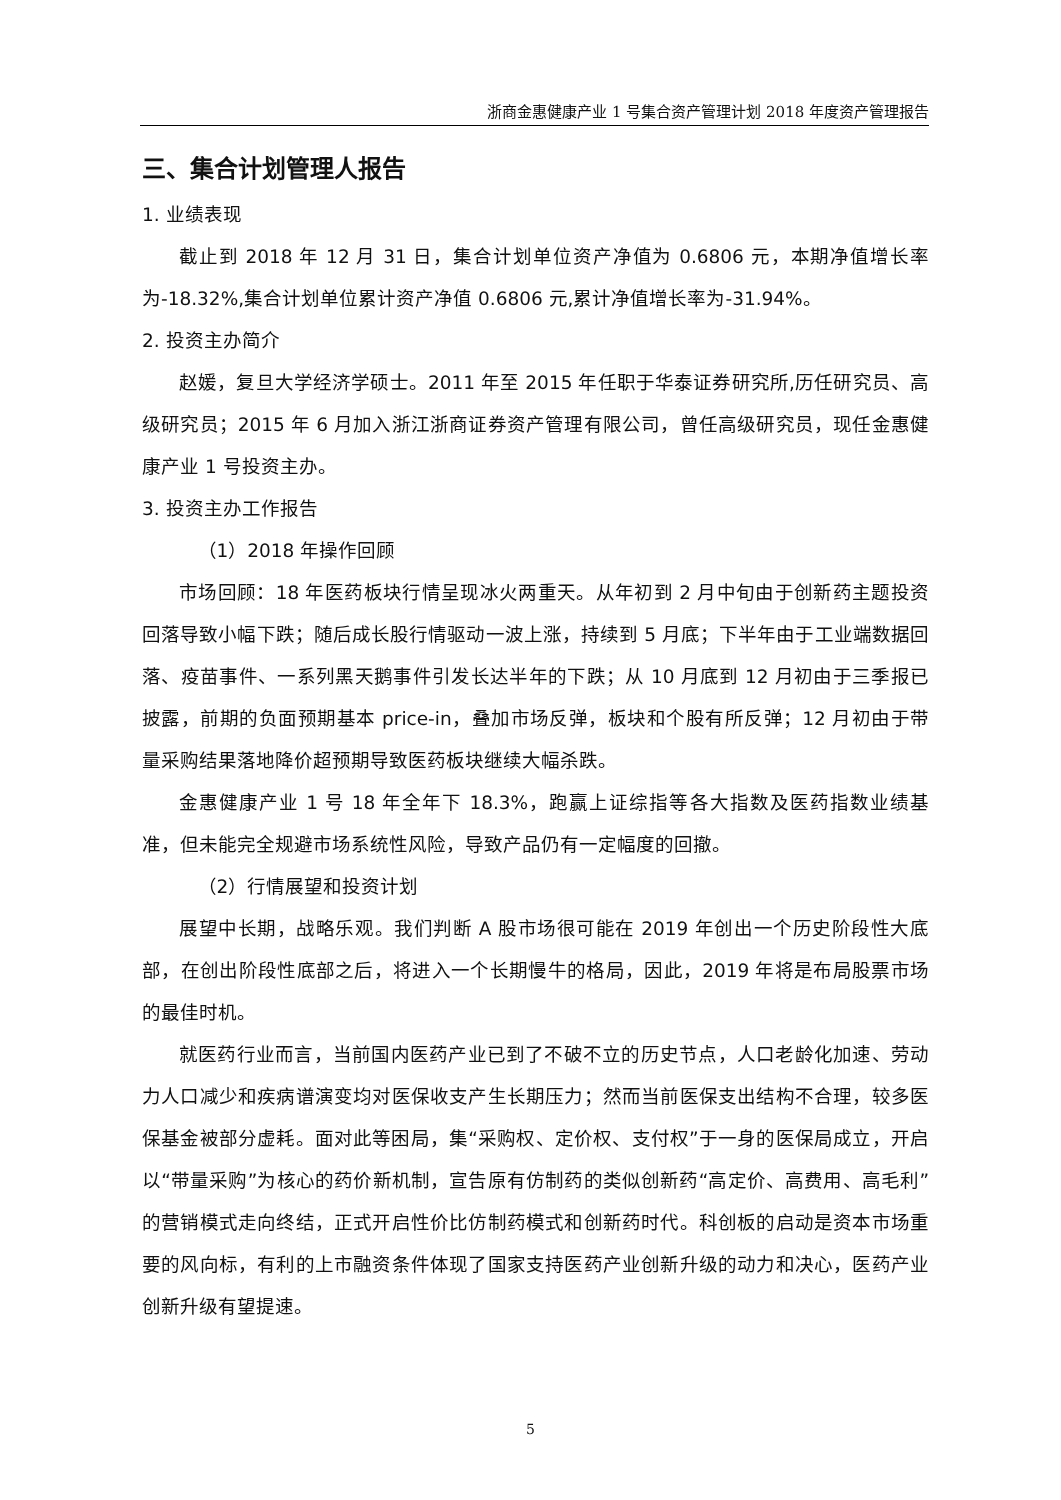浙商金惠健康产业 1 号集合资产管理计划 2018 年度资产管理报告
三、集合计划管理人报告
1. 业绩表现
截止到 2018 年 12 月 31 日，集合计划单位资产净值为 0.6806 元，本期净值增长率为-18.32%,集合计划单位累计资产净值 0.6806 元,累计净值增长率为-31.94%。
2. 投资主办简介
赵媛，复旦大学经济学硕士。2011 年至 2015 年任职于华泰证券研究所,历任研究员、高级研究员；2015 年 6 月加入浙江浙商证券资产管理有限公司，曾任高级研究员，现任金惠健康产业 1 号投资主办。
3. 投资主办工作报告
（1）2018 年操作回顾
市场回顾：18 年医药板块行情呈现冰火两重天。从年初到 2 月中旬由于创新药主题投资回落导致小幅下跌；随后成长股行情驱动一波上涨，持续到 5 月底；下半年由于工业端数据回落、疫苗事件、一系列黑天鹅事件引发长达半年的下跌；从 10 月底到 12 月初由于三季报已披露，前期的负面预期基本 price-in，叠加市场反弹，板块和个股有所反弹；12 月初由于带量采购结果落地降价超预期导致医药板块继续大幅杀跌。
金惠健康产业 1 号 18 年全年下 18.3%，跑赢上证综指等各大指数及医药指数业绩基准，但未能完全规避市场系统性风险，导致产品仍有一定幅度的回撤。
（2）行情展望和投资计划
展望中长期，战略乐观。我们判断 A 股市场很可能在 2019 年创出一个历史阶段性大底部，在创出阶段性底部之后，将进入一个长期慢牛的格局，因此，2019 年将是布局股票市场的最佳时机。
就医药行业而言，当前国内医药产业已到了不破不立的历史节点，人口老龄化加速、劳动力人口减少和疾病谱演变均对医保收支产生长期压力；然而当前医保支出结构不合理，较多医保基金被部分虚耗。面对此等困局，集“采购权、定价权、支付权”于一身的医保局成立，开启以“带量采购”为核心的药价新机制，宣告原有仿制药的类似创新药“高定价、高费用、高毛利”的营销模式走向终结，正式开启性价比仿制药模式和创新药时代。科创板的启动是资本市场重要的风向标，有利的上市融资条件体现了国家支持医药产业创新升级的动力和决心，医药产业创新升级有望提速。
5